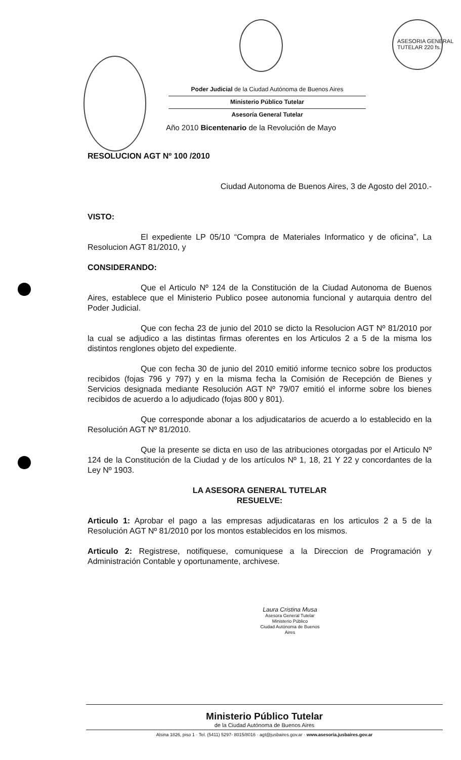ASESORIA GENERAL TUTELAR 220 fs.
Poder Judicial de la Ciudad Autónoma de Buenos Aires
Ministerio Público Tutelar
Asesoría General Tutelar
Año 2010 Bicentenario de la Revolución de Mayo
RESOLUCION AGT Nº 100 /2010
Ciudad Autonoma de Buenos Aires, 3 de Agosto del 2010.-
VISTO:
El expediente LP 05/10 “Compra de Materiales Informatico y de oficina”, La Resolucion AGT 81/2010, y
CONSIDERANDO:
Que el Articulo Nº 124 de la Constitución de la Ciudad Autonoma de Buenos Aires, establece que el Ministerio Publico posee autonomia funcional y autarquia dentro del Poder Judicial.
Que con fecha 23 de junio del 2010 se dicto la Resolucion AGT Nº 81/2010 por la cual se adjudico a las distintas firmas oferentes en los Articulos 2 a 5 de la misma los distintos renglones objeto del expediente.
Que con fecha 30 de junio del 2010 emitió informe tecnico sobre los productos recibidos (fojas 796 y 797) y en la misma fecha la Comisión de Recepción de Bienes y Servicios designada mediante Resolución AGT Nº 79/07 emitió el informe sobre los bienes recibidos de acuerdo a lo adjudicado (fojas 800 y 801).
Que corresponde abonar a los adjudicatarios de acuerdo a lo establecido en la Resolución AGT Nº 81/2010.
Que la presente se dicta en uso de las atribuciones otorgadas por el Articulo Nº 124 de la Constitución de la Ciudad y de los artículos Nº 1, 18, 21 Y 22 y concordantes de la Ley Nº 1903.
LA ASESORA GENERAL TUTELAR
RESUELVE:
Articulo 1: Aprobar el pago a las empresas adjudicataras en los articulos 2 a 5 de la Resolución AGT Nº 81/2010 por los montos establecidos en los mismos.
Articulo 2: Registrese, notifiquese, comuniquese a la Direccion de Programación y Administración Contable y oportunamente, archivese.
Laura Cristina Musa
Asesora General Tutelar
Ministerio Público
Ciudad Autónoma de Buenos Aires
Ministerio Público Tutelar
de la Ciudad Autónoma de Buenos Aires
Alsina 1826, piso 1 · Tel. (5411) 5297- 8015/8016 · agt@jusbaires.gov.ar · www.asesoria.jusbaires.gov.ar